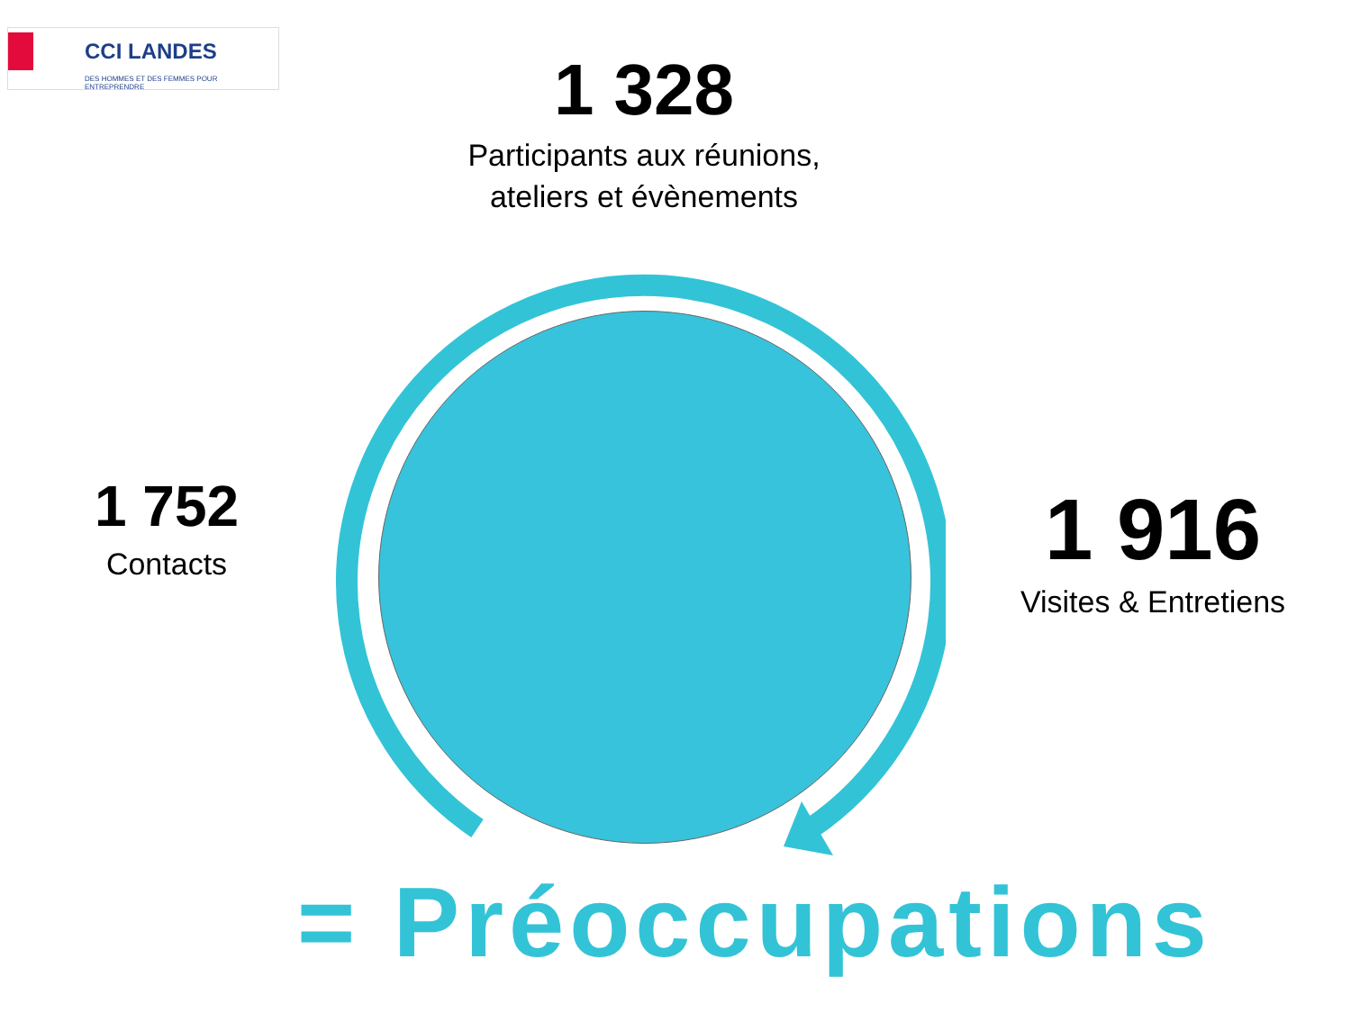CCI LANDES
DES HOMMES ET DES FEMMES POUR ENTREPRENDRE
1 328
Participants aux réunions,
ateliers et évènements
1 752
Contacts
1 916
Visites & Entretiens
= Préoccupations